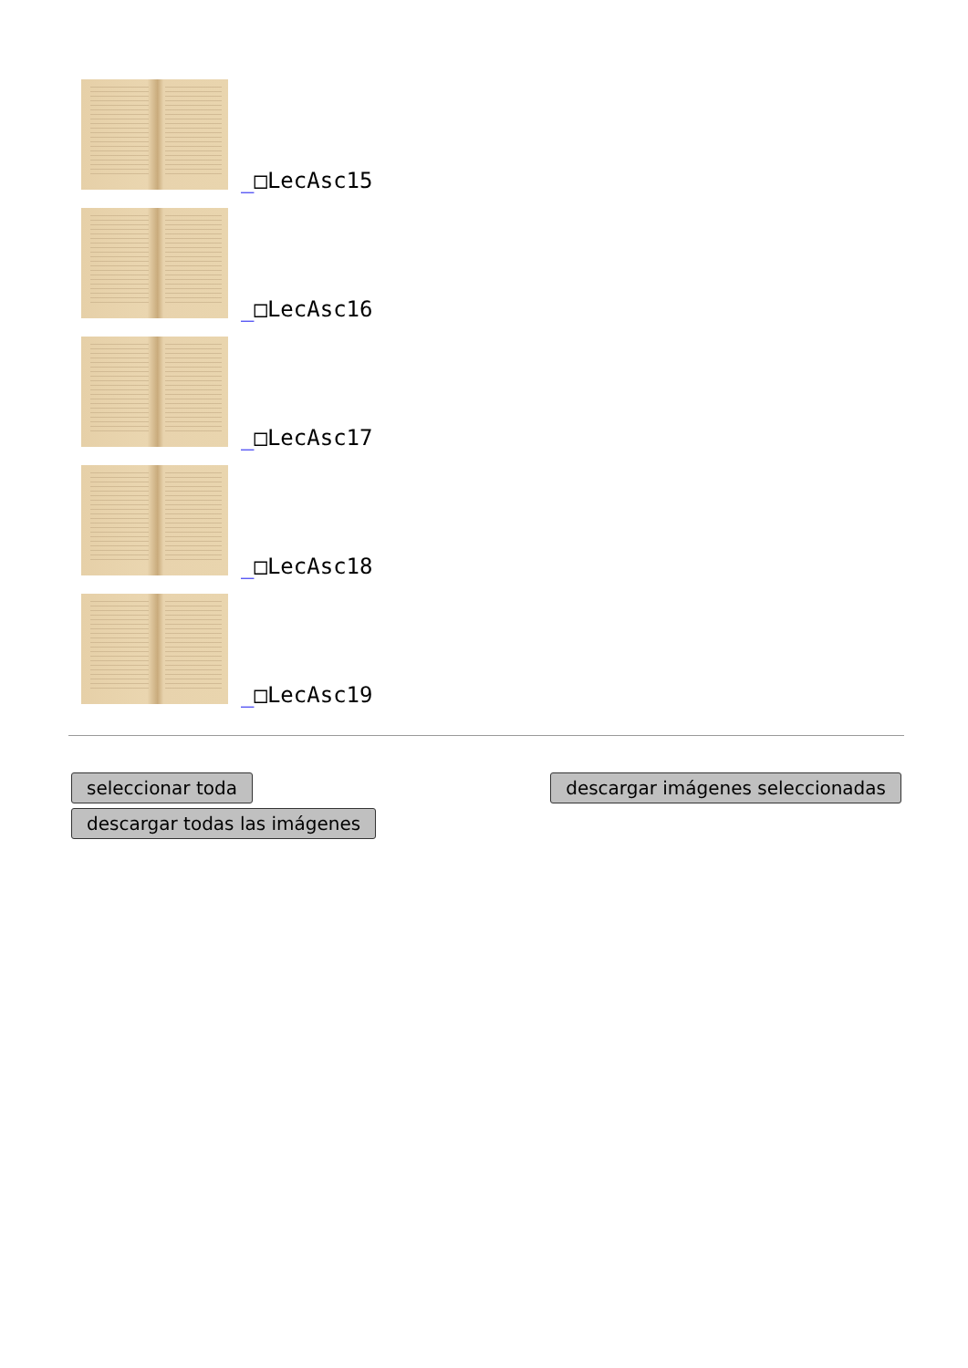_□LecAsc15
_□LecAsc16
_□LecAsc17
_□LecAsc18
_□LecAsc19
seleccionar toda
descargar todas las imágenes
descargar imágenes seleccionadas